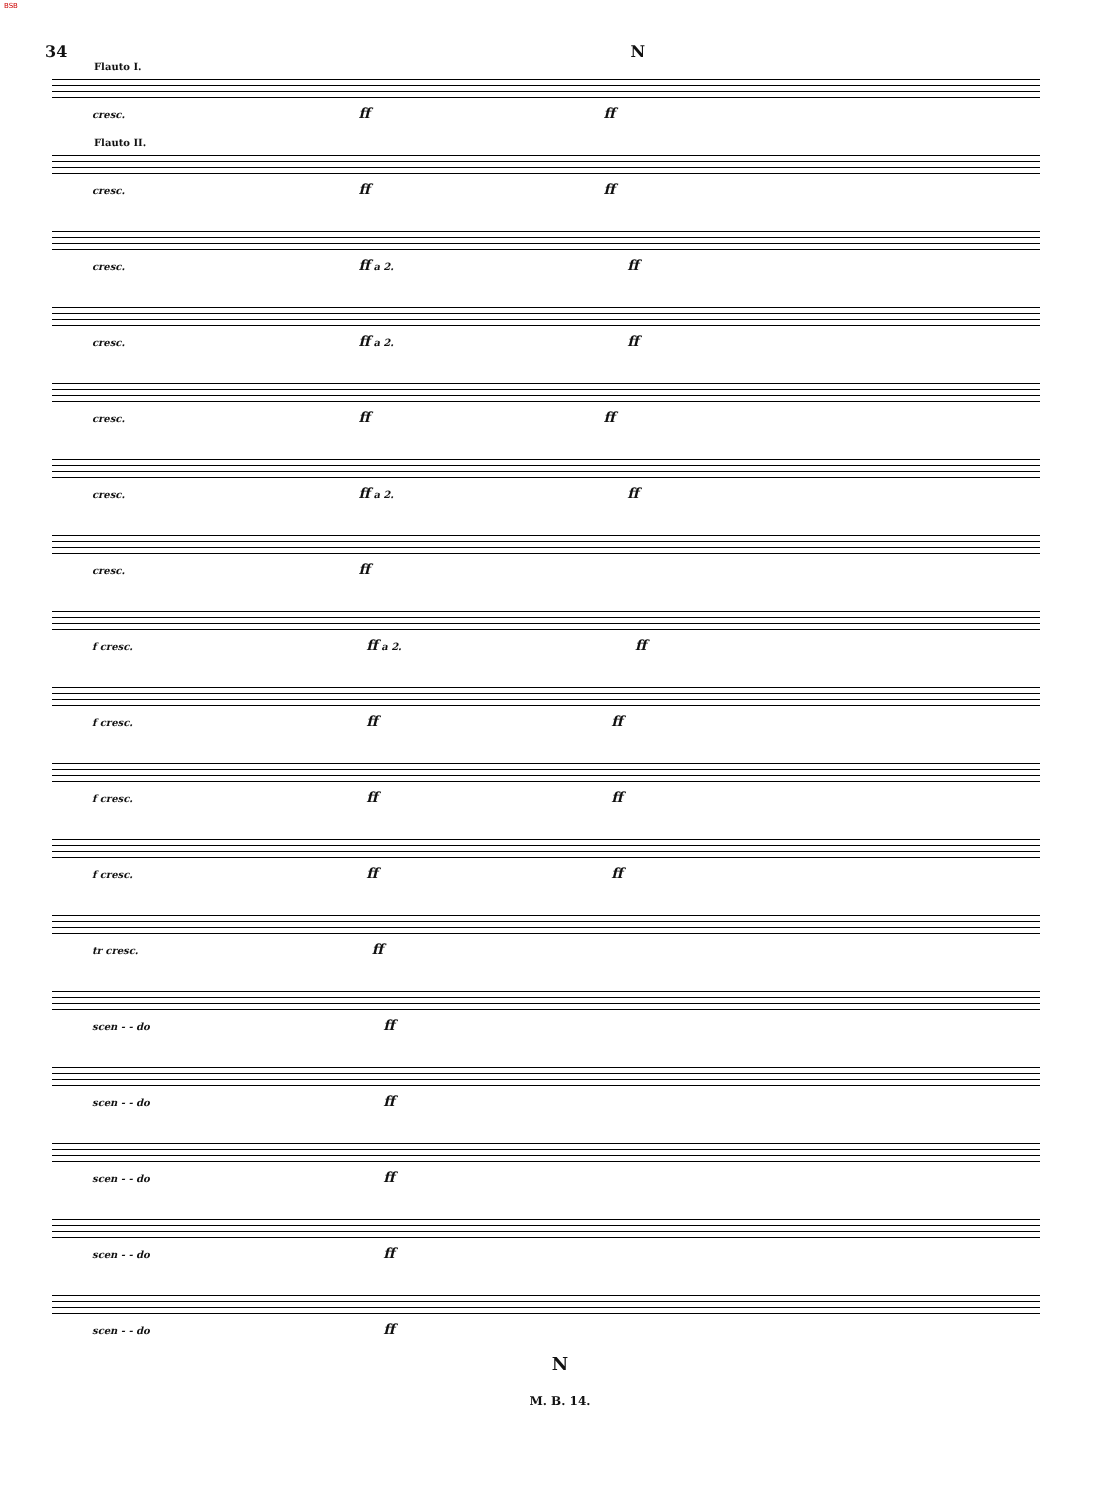BSB
34 N
Flauto I.
cresc. ff ff
Flauto II.
cresc. ff ff
cresc. ff a 2. ff
cresc. ff a 2. ff
cresc. ff ff
cresc. ff a 2. ff
cresc. ff
f cresc. ff a 2. ff
f cresc. ff ff
f cresc. ff ff
f cresc. ff ff
tr cresc. ff
scen - - do ff
scen - - do ff
scen - - do ff
scen - - do ff
scen - - do ff
N
M. B. 14.